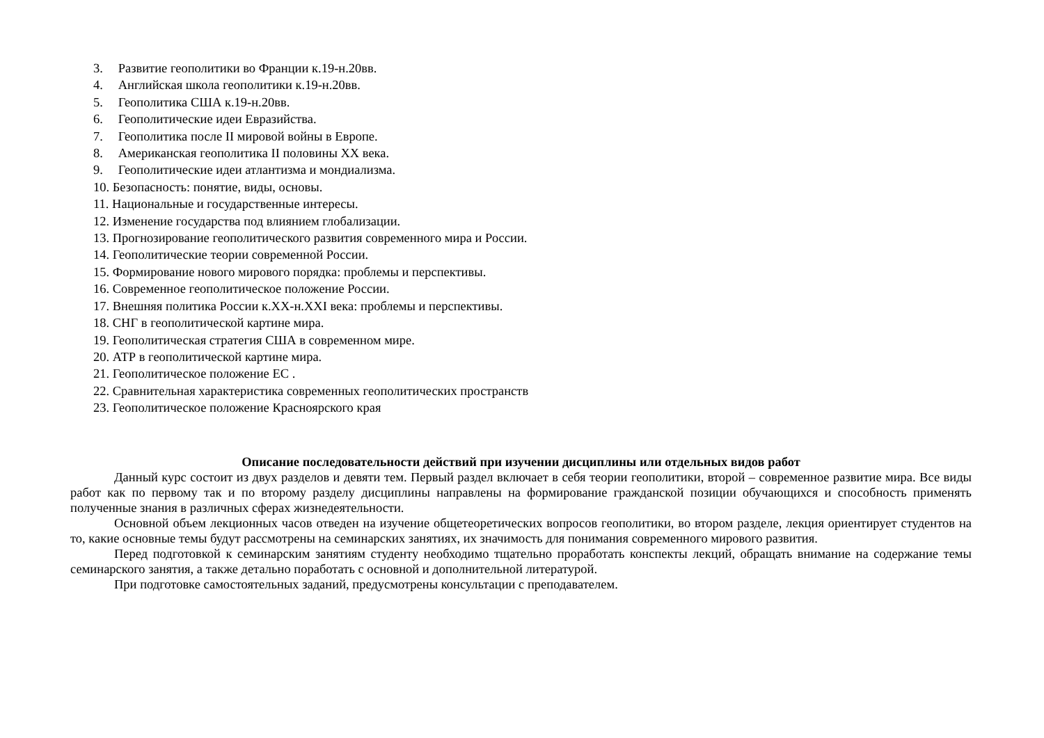3. Развитие геополитики во Франции к.19-н.20вв.
4. Английская школа геополитики к.19-н.20вв.
5. Геополитика США к.19-н.20вв.
6. Геополитические идеи Евразийства.
7. Геополитика после II мировой войны в Европе.
8. Американская геополитика II половины XX века.
9. Геополитические идеи атлантизма и мондиализма.
10. Безопасность: понятие, виды, основы.
11. Национальные и государственные интересы.
12. Изменение государства под влиянием глобализации.
13. Прогнозирование геополитического развития современного мира и России.
14. Геополитические теории современной России.
15. Формирование нового мирового порядка: проблемы и перспективы.
16. Современное геополитическое положение России.
17. Внешняя политика России к.XX-н.XXI века: проблемы и перспективы.
18. СНГ в геополитической картине мира.
19. Геополитическая стратегия США в современном мире.
20. АТР в геополитической картине мира.
21. Геополитическое положение ЕС .
22. Сравнительная характеристика современных геополитических пространств
23. Геополитическое положение Красноярского края
Описание последовательности действий при изучении дисциплины или отдельных видов работ
Данный курс состоит из двух разделов и девяти тем. Первый раздел включает в себя теории геополитики, второй – современное развитие мира. Все виды работ как по первому так и по второму разделу дисциплины направлены на формирование гражданской позиции обучающихся и способность применять полученные знания в различных сферах жизнедеятельности.
Основной объем лекционных часов отведен на изучение общетеоретических вопросов геополитики, во втором разделе, лекция ориентирует студентов на то, какие основные темы будут рассмотрены на семинарских занятиях, их значимость для понимания современного мирового развития.
Перед подготовкой к семинарским занятиям студенту необходимо тщательно проработать конспекты лекций, обращать внимание на содержание темы семинарского занятия, а также детально поработать с основной и дополнительной литературой.
При подготовке самостоятельных заданий, предусмотрены консультации с преподавателем.